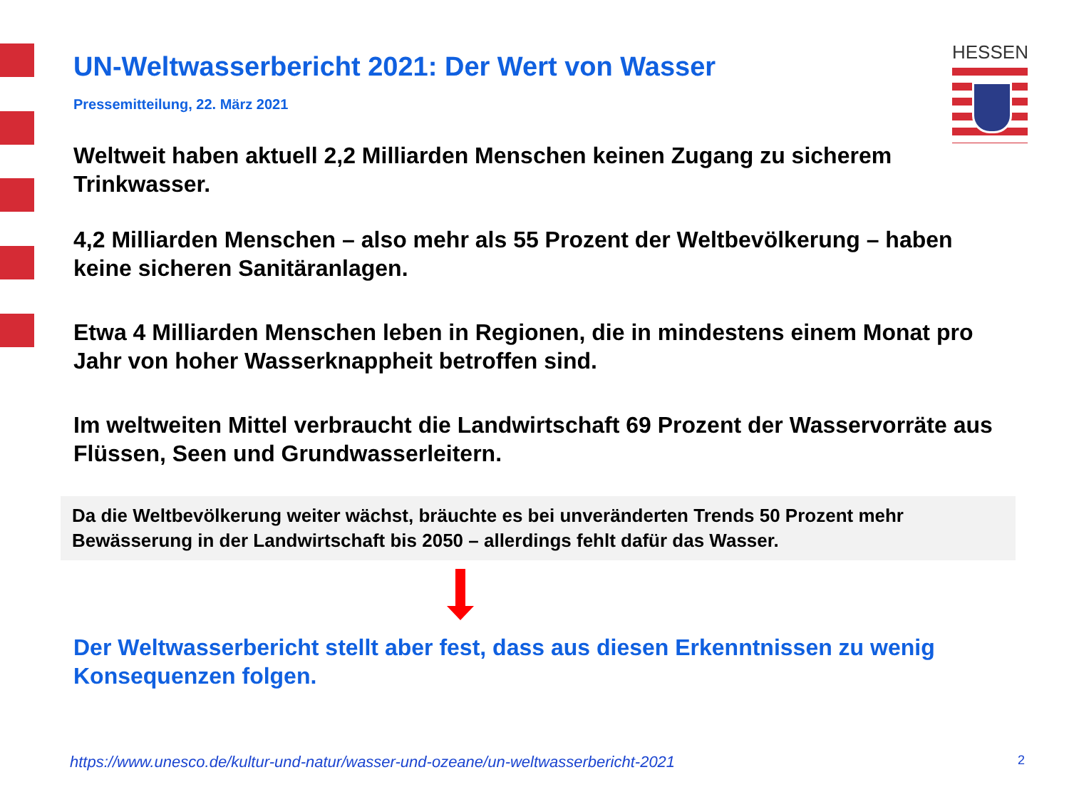HESSEN
UN-Weltwasserbericht 2021: Der Wert von Wasser
Pressemitteilung, 22. März 2021
Weltweit haben aktuell 2,2 Milliarden Menschen keinen Zugang zu sicherem Trinkwasser.
4,2 Milliarden Menschen – also mehr als 55 Prozent der Weltbevölkerung – haben keine sicheren Sanitäranlagen.
Etwa 4 Milliarden Menschen leben in Regionen, die in mindestens einem Monat pro Jahr von hoher Wasserknappheit betroffen sind.
Im weltweiten Mittel verbraucht die Landwirtschaft 69 Prozent der Wasservorräte aus Flüssen, Seen und Grundwasserleitern.
Da die Weltbevölkerung weiter wächst, bräuchte es bei unveränderten Trends 50 Prozent mehr Bewässerung in der Landwirtschaft bis 2050 – allerdings fehlt dafür das Wasser.
Der Weltwasserbericht stellt aber fest, dass aus diesen Erkenntnissen zu wenig Konsequenzen folgen.
https://www.unesco.de/kultur-und-natur/wasser-und-ozeane/un-weltwasserbericht-2021 2